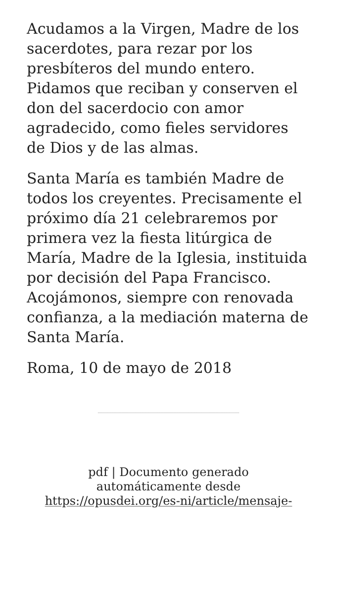Acudamos a la Virgen, Madre de los sacerdotes, para rezar por los presbíteros del mundo entero. Pidamos que reciban y conserven el don del sacerdocio con amor agradecido, como fieles servidores de Dios y de las almas.
Santa María es también Madre de todos los creyentes. Precisamente el próximo día 21 celebraremos por primera vez la fiesta litúrgica de María, Madre de la Iglesia, instituida por decisión del Papa Francisco. Acojámonos, siempre con renovada confianza, a la mediación materna de Santa María.
Roma, 10 de mayo de 2018
pdf | Documento generado automáticamente desde https://opusdei.org/es-ni/article/mensaje-